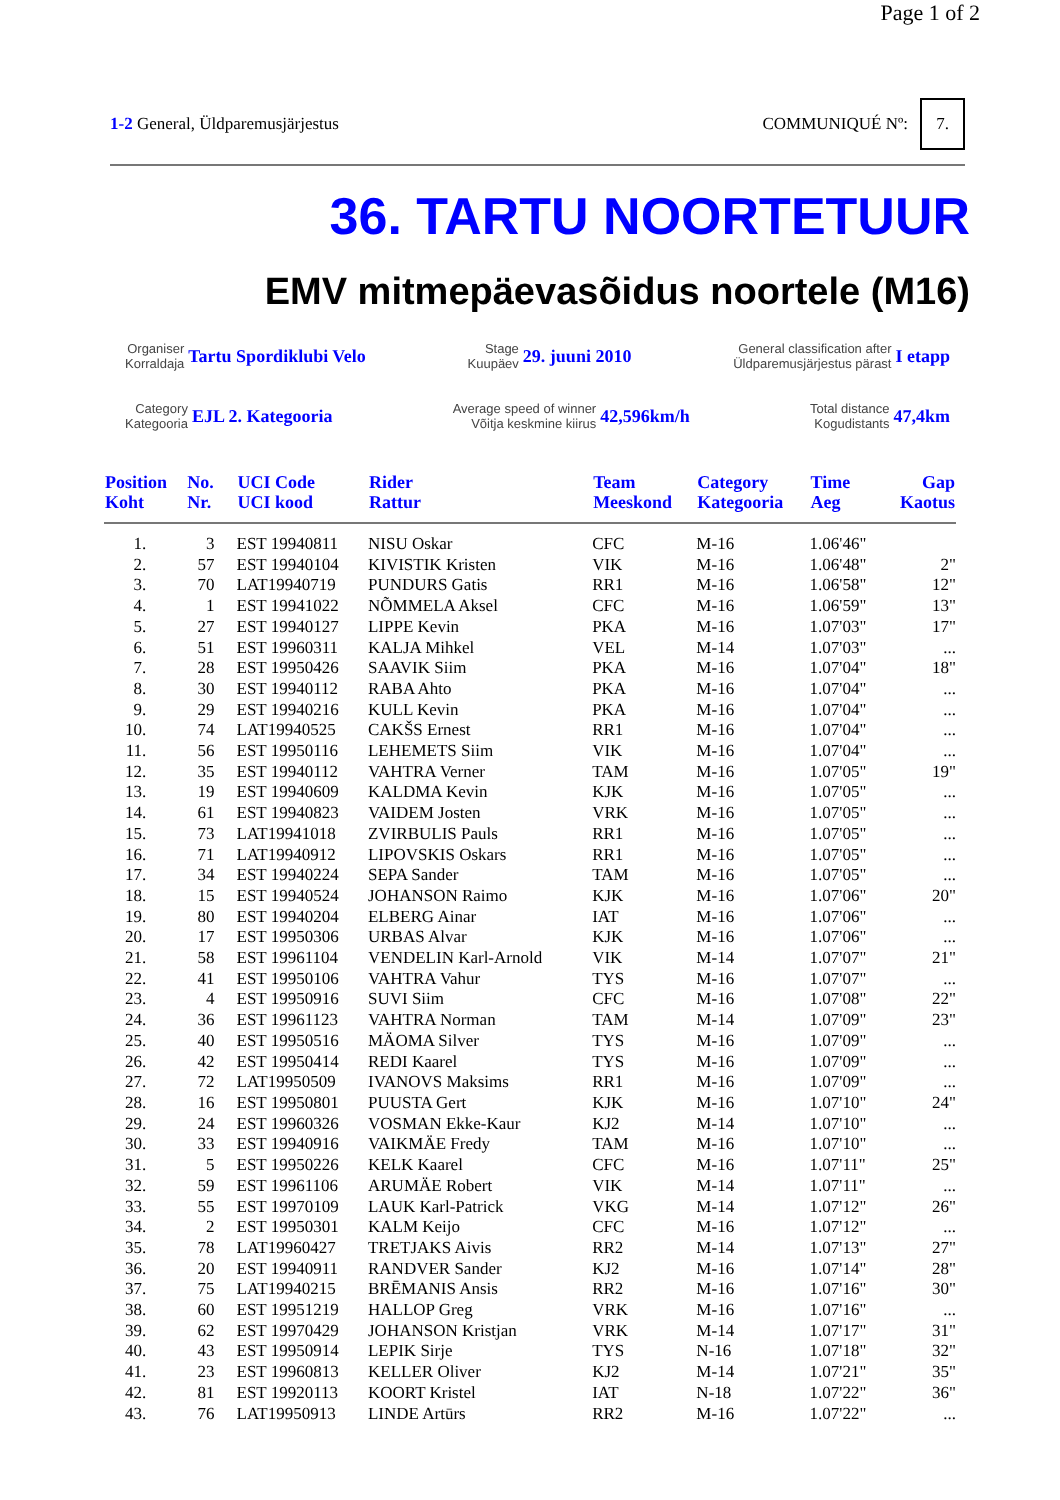Page 1 of 2
1-2 General, Üldparemusjärjestus
COMMUNIQUÉ Nº: 7.
36. TARTU NOORTETUUR
EMV mitmepäevasõidus noortele (M16)
Organiser
Korraldaja Tartu Spordiklubi Velo
Stage
Kuupäev 29. juuni 2010
General classification after
Üldparemusjärjestus pärast I etapp
Category
Kategooria EJL 2. Kategooria
Average speed of winner
Võitja keskmine kiirus 42,596km/h
Total distance
Kogudistants 47,4km
| Position Koht | No. Nr. | UCI Code UCI kood | Rider Rattur | Team Meeskond | Category Kategooria | Time Aeg | Gap Kaotus |
| --- | --- | --- | --- | --- | --- | --- | --- |
| 1. | 3 | EST 19940811 | NISU Oskar | CFC | M-16 | 1.06'46" | |
| 2. | 57 | EST 19940104 | KIVISTIK Kristen | VIK | M-16 | 1.06'48" | 2" |
| 3. | 70 | LAT19940719 | PUNDURS Gatis | RR1 | M-16 | 1.06'58" | 12" |
| 4. | 1 | EST 19941022 | NÕMMELA Aksel | CFC | M-16 | 1.06'59" | 13" |
| 5. | 27 | EST 19940127 | LIPPE Kevin | PKA | M-16 | 1.07'03" | 17" |
| 6. | 51 | EST 19960311 | KALJA Mihkel | VEL | M-14 | 1.07'03" | ... |
| 7. | 28 | EST 19950426 | SAAVIK Siim | PKA | M-16 | 1.07'04" | 18" |
| 8. | 30 | EST 19940112 | RABA Ahto | PKA | M-16 | 1.07'04" | ... |
| 9. | 29 | EST 19940216 | KULL Kevin | PKA | M-16 | 1.07'04" | ... |
| 10. | 74 | LAT19940525 | CAKŠS Ernest | RR1 | M-16 | 1.07'04" | ... |
| 11. | 56 | EST 19950116 | LEHEMETS Siim | VIK | M-16 | 1.07'04" | ... |
| 12. | 35 | EST 19940112 | VAHTRA Verner | TAM | M-16 | 1.07'05" | 19" |
| 13. | 19 | EST 19940609 | KALDMA Kevin | KJK | M-16 | 1.07'05" | ... |
| 14. | 61 | EST 19940823 | VAIDEM Josten | VRK | M-16 | 1.07'05" | ... |
| 15. | 73 | LAT19941018 | ZVIRBULIS Pauls | RR1 | M-16 | 1.07'05" | ... |
| 16. | 71 | LAT19940912 | LIPOVSKIS Oskars | RR1 | M-16 | 1.07'05" | ... |
| 17. | 34 | EST 19940224 | SEPA Sander | TAM | M-16 | 1.07'05" | ... |
| 18. | 15 | EST 19940524 | JOHANSON Raimo | KJK | M-16 | 1.07'06" | 20" |
| 19. | 80 | EST 19940204 | ELBERG Ainar | IAT | M-16 | 1.07'06" | ... |
| 20. | 17 | EST 19950306 | URBAS Alvar | KJK | M-16 | 1.07'06" | ... |
| 21. | 58 | EST 19961104 | VENDELIN Karl-Arnold | VIK | M-14 | 1.07'07" | 21" |
| 22. | 41 | EST 19950106 | VAHTRA Vahur | TYS | M-16 | 1.07'07" | ... |
| 23. | 4 | EST 19950916 | SUVI Siim | CFC | M-16 | 1.07'08" | 22" |
| 24. | 36 | EST 19961123 | VAHTRA Norman | TAM | M-14 | 1.07'09" | 23" |
| 25. | 40 | EST 19950516 | MÄOMA Silver | TYS | M-16 | 1.07'09" | ... |
| 26. | 42 | EST 19950414 | REDI Kaarel | TYS | M-16 | 1.07'09" | ... |
| 27. | 72 | LAT19950509 | IVANOVS Maksims | RR1 | M-16 | 1.07'09" | ... |
| 28. | 16 | EST 19950801 | PUUSTA Gert | KJK | M-16 | 1.07'10" | 24" |
| 29. | 24 | EST 19960326 | VOSMAN Ekke-Kaur | KJ2 | M-14 | 1.07'10" | ... |
| 30. | 33 | EST 19940916 | VAIKMÄE Fredy | TAM | M-16 | 1.07'10" | ... |
| 31. | 5 | EST 19950226 | KELK Kaarel | CFC | M-16 | 1.07'11" | 25" |
| 32. | 59 | EST 19961106 | ARUMÄE Robert | VIK | M-14 | 1.07'11" | ... |
| 33. | 55 | EST 19970109 | LAUK Karl-Patrick | VKG | M-14 | 1.07'12" | 26" |
| 34. | 2 | EST 19950301 | KALM Keijo | CFC | M-16 | 1.07'12" | ... |
| 35. | 78 | LAT19960427 | TRETJAKS Aivis | RR2 | M-14 | 1.07'13" | 27" |
| 36. | 20 | EST 19940911 | RANDVER Sander | KJ2 | M-16 | 1.07'14" | 28" |
| 37. | 75 | LAT19940215 | BRĒMANIS Ansis | RR2 | M-16 | 1.07'16" | 30" |
| 38. | 60 | EST 19951219 | HALLOP Greg | VRK | M-16 | 1.07'16" | ... |
| 39. | 62 | EST 19970429 | JOHANSON Kristjan | VRK | M-14 | 1.07'17" | 31" |
| 40. | 43 | EST 19950914 | LEPIK Sirje | TYS | N-16 | 1.07'18" | 32" |
| 41. | 23 | EST 19960813 | KELLER Oliver | KJ2 | M-14 | 1.07'21" | 35" |
| 42. | 81 | EST 19920113 | KOORT Kristel | IAT | N-18 | 1.07'22" | 36" |
| 43. | 76 | LAT19950913 | LINDE Artūrs | RR2 | M-16 | 1.07'22" | ... |